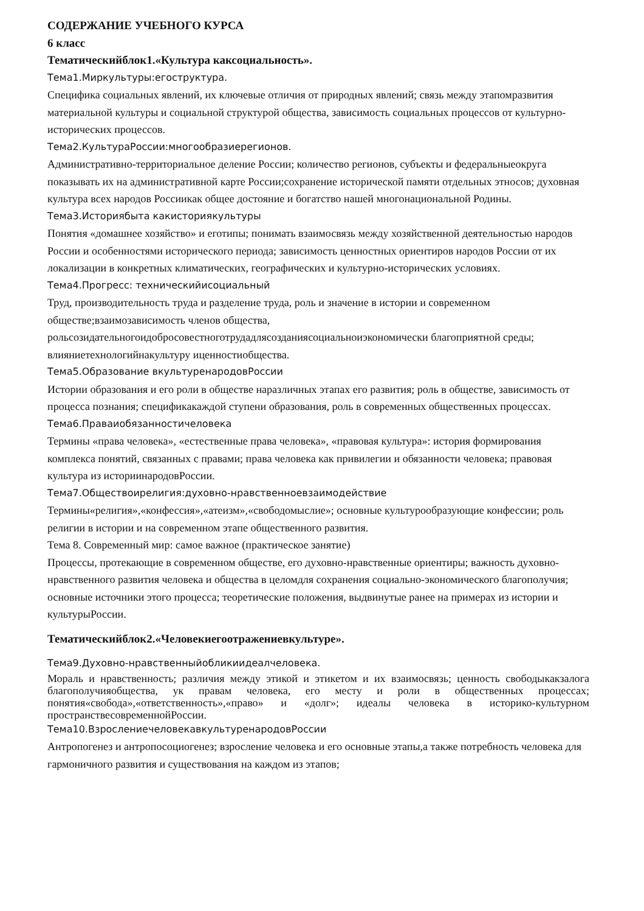СОДЕРЖАНИЕ УЧЕБНОГО КУРСА
6 класс
Тематическийблок1.«Культура каксоциальность».
Тема1.Миркультуры:егоструктура.
Специфика социальных явлений, их ключевые отличия от природных явлений; связь между этапомразвития материальной культуры и социальной структурой общества, зависимость социальных процессов от культурно-исторических процессов.
Тема2.КультураРоссии:многообразиерегионов.
Административно-территориальное деление России; количество регионов, субъекты и федеральныеокруга показывать их на административной карте России;сохранение исторической памяти отдельных этносов; духовная культура всех народов Россиикак общее достояние и богатство нашей многонациональной Родины.
Тема3.Историябыта какисториякультуры
Понятия «домашнее хозяйство» и еготипы; понимать взаимосвязь между хозяйственной деятельностью народов России и особенностями исторического периода; зависимость ценностных ориентиров народов России от их локализации в конкретных климатических, географических и культурно-исторических условиях.
Тема4.Прогресс: техническийисоциальный
Труд, производительность труда и разделение труда, роль и значение в истории и современном обществе;взаимозависимость членов общества, рольсозидательногоидобросовестноготрудадлясозданиясоциальноиэкономически благоприятной среды; влияниетехнологийнакультуру иценностиобщества.
Тема5.Образование вкультуренародовРоссии
Истории образования и его роли в обществе наразличных этапах его развития; роль в обществе, зависимость от процесса познания; спецификакаждой ступени образования, роль в современных общественных процессах.
Тема6.Праваиобязанностичеловека
Термины «права человека», «естественные права человека», «правовая культура»: история формирования комплекса понятий, связанных с правами; права человека как привилегии и обязанности человека; правовая культура из историинародовРоссии.
Тема7.Обществоирелигия:духовно-нравственноевзаимодействие
Термины«религия»,«конфессия»,«атеизм»,«свободомыслие»; основные культурообразующие конфессии; роль религии в истории и на современном этапе общественного развития.
Тема 8. Современный мир: самое важное (практическое занятие)
Процессы, протекающие в современном обществе, его духовно-нравственные ориентиры; важность духовно-нравственного развития человека и общества в целомдля сохранения социально-экономического благополучия; основные источники этого процесса; теоретические положения, выдвинутые ранее на примерах из истории и культурыРоссии.
Тематическийблок2.«Человекиегоотражениевкультуре».
Тема9.Духовно-нравственныйобликиидеалчеловека.
Мораль и нравственность; различия между этикой и этикетом и их взаимосвязь; ценность свободыкакзалога благополучияобщества, ук правам человека, его месту и роли в общественных процессах; понятия«свобода»,«ответственность»,«право» и «долг»; идеалы человека в историко-культурном пространствесовременнойРоссии.
Тема10.ВзрослениечеловекавкультуренародовРоссии
Антропогенез и антропосоциогенез; взросление человека и его основные этапы,а также потребность человека для гармоничного развития и существования на каждом из этапов;